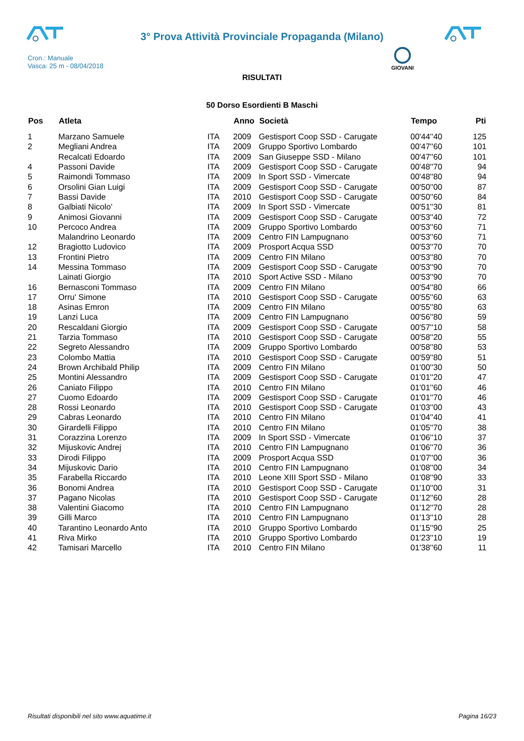3° Prova Attività Provinciale Propaganda (Milano)
Cron.: Manuale
Vasca: 25 m - 08/04/2018
GIOVANI
RISULTATI
50 Dorso Esordienti B Maschi
| Pos | Atleta | | Anno | Società | Tempo | Pti |
| --- | --- | --- | --- | --- | --- | --- |
| 1 | Marzano Samuele | ITA | 2009 | Gestisport Coop SSD - Carugate | 00'44''40 | 125 |
| 2 | Megliani Andrea | ITA | 2009 | Gruppo Sportivo Lombardo | 00'47''60 | 101 |
| | Recalcati Edoardo | ITA | 2009 | San Giuseppe SSD - Milano | 00'47''60 | 101 |
| 4 | Passoni Davide | ITA | 2009 | Gestisport Coop SSD - Carugate | 00'48''70 | 94 |
| 5 | Raimondi Tommaso | ITA | 2009 | In Sport SSD - Vimercate | 00'48''80 | 94 |
| 6 | Orsolini Gian Luigi | ITA | 2009 | Gestisport Coop SSD - Carugate | 00'50''00 | 87 |
| 7 | Bassi Davide | ITA | 2010 | Gestisport Coop SSD - Carugate | 00'50''60 | 84 |
| 8 | Galbiati Nicolo' | ITA | 2009 | In Sport SSD - Vimercate | 00'51''30 | 81 |
| 9 | Animosi Giovanni | ITA | 2009 | Gestisport Coop SSD - Carugate | 00'53''40 | 72 |
| 10 | Percoco Andrea | ITA | 2009 | Gruppo Sportivo Lombardo | 00'53''60 | 71 |
| | Malandrino Leonardo | ITA | 2009 | Centro FIN Lampugnano | 00'53''60 | 71 |
| 12 | Bragiotto Ludovico | ITA | 2009 | Prosport Acqua SSD | 00'53''70 | 70 |
| 13 | Frontini Pietro | ITA | 2009 | Centro FIN Milano | 00'53''80 | 70 |
| 14 | Messina Tommaso | ITA | 2009 | Gestisport Coop SSD - Carugate | 00'53''90 | 70 |
| | Lainati Giorgio | ITA | 2010 | Sport Active SSD - Milano | 00'53''90 | 70 |
| 16 | Bernasconi Tommaso | ITA | 2009 | Centro FIN Milano | 00'54''80 | 66 |
| 17 | Orru' Simone | ITA | 2010 | Gestisport Coop SSD - Carugate | 00'55''60 | 63 |
| 18 | Asinas Emron | ITA | 2009 | Centro FIN Milano | 00'55''80 | 63 |
| 19 | Lanzi Luca | ITA | 2009 | Centro FIN Lampugnano | 00'56''80 | 59 |
| 20 | Rescaldani Giorgio | ITA | 2009 | Gestisport Coop SSD - Carugate | 00'57''10 | 58 |
| 21 | Tarzia Tommaso | ITA | 2010 | Gestisport Coop SSD - Carugate | 00'58''20 | 55 |
| 22 | Segreto Alessandro | ITA | 2009 | Gruppo Sportivo Lombardo | 00'58''80 | 53 |
| 23 | Colombo Mattia | ITA | 2010 | Gestisport Coop SSD - Carugate | 00'59''80 | 51 |
| 24 | Brown Archibald Philip | ITA | 2009 | Centro FIN Milano | 01'00''30 | 50 |
| 25 | Montini Alessandro | ITA | 2009 | Gestisport Coop SSD - Carugate | 01'01''20 | 47 |
| 26 | Caniato Filippo | ITA | 2010 | Centro FIN Milano | 01'01''60 | 46 |
| 27 | Cuomo Edoardo | ITA | 2009 | Gestisport Coop SSD - Carugate | 01'01''70 | 46 |
| 28 | Rossi Leonardo | ITA | 2010 | Gestisport Coop SSD - Carugate | 01'03''00 | 43 |
| 29 | Cabras Leonardo | ITA | 2010 | Centro FIN Milano | 01'04''40 | 41 |
| 30 | Girardelli Filippo | ITA | 2010 | Centro FIN Milano | 01'05''70 | 38 |
| 31 | Corazzina Lorenzo | ITA | 2009 | In Sport SSD - Vimercate | 01'06''10 | 37 |
| 32 | Mijuskovic Andrej | ITA | 2010 | Centro FIN Lampugnano | 01'06''70 | 36 |
| 33 | Dirodi Filippo | ITA | 2009 | Prosport Acqua SSD | 01'07''00 | 36 |
| 34 | Mijuskovic Dario | ITA | 2010 | Centro FIN Lampugnano | 01'08''00 | 34 |
| 35 | Farabella Riccardo | ITA | 2010 | Leone XIII Sport SSD - Milano | 01'08''90 | 33 |
| 36 | Bonomi Andrea | ITA | 2010 | Gestisport Coop SSD - Carugate | 01'10''00 | 31 |
| 37 | Pagano Nicolas | ITA | 2010 | Gestisport Coop SSD - Carugate | 01'12''60 | 28 |
| 38 | Valentini Giacomo | ITA | 2010 | Centro FIN Lampugnano | 01'12''70 | 28 |
| 39 | Gilli Marco | ITA | 2010 | Centro FIN Lampugnano | 01'13''10 | 28 |
| 40 | Tarantino Leonardo Anto | ITA | 2010 | Gruppo Sportivo Lombardo | 01'15''90 | 25 |
| 41 | Riva Mirko | ITA | 2010 | Gruppo Sportivo Lombardo | 01'23''10 | 19 |
| 42 | Tamisari Marcello | ITA | 2010 | Centro FIN Milano | 01'38''60 | 11 |
Risultati disponibili nel sito www.aquatime.it Pagina 16/23